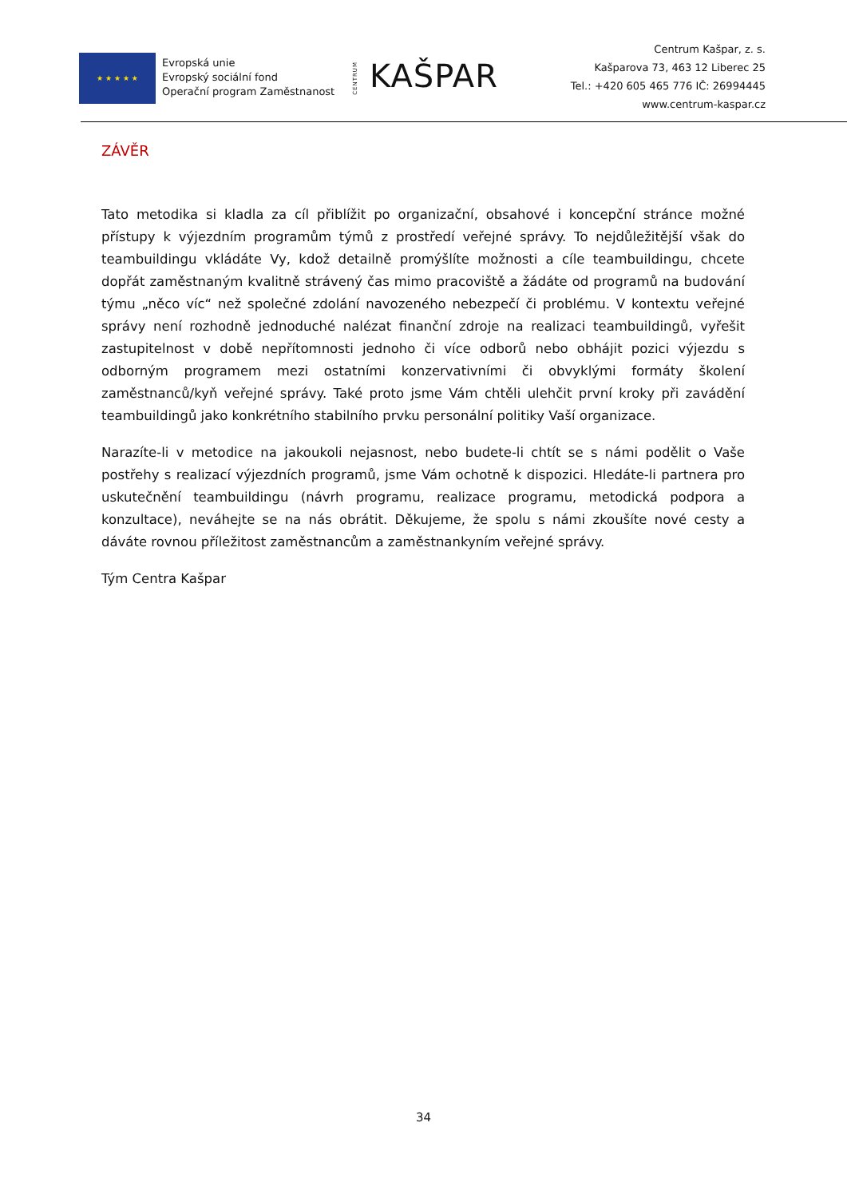★ ★ ★ ★ ★
Evropská unie
Evropský sociální fond
Operační program Zaměstnanost
CENTRUM KAŠPAR
Centrum Kašpar, z. s.
Kašparova 73, 463 12 Liberec 25
Tel.: +420 605 465 776 IČ: 26994445
www.centrum-kaspar.cz
ZÁVĚR
Tato metodika si kladla za cíl přiblížit po organizační, obsahové i koncepční stránce možné přístupy k výjezdním programům týmů z prostředí veřejné správy. To nejdůležitější však do teambuildingu vkládáte Vy, kdož detailně promýšlíte možnosti a cíle teambuildingu, chcete dopřát zaměstnaným kvalitně strávený čas mimo pracoviště a žádáte od programů na budování týmu „něco víc“ než společné zdolání navozeného nebezpečí či problému. V kontextu veřejné správy není rozhodně jednoduché nalézat finanční zdroje na realizaci teambuildingů, vyřešit zastupitelnost v době nepřítomnosti jednoho či více odborů nebo obhájit pozici výjezdu s odborným programem mezi ostatními konzervativními či obvyklými formáty školení zaměstnanců/kyň veřejné správy. Také proto jsme Vám chtěli ulehčit první kroky při zavádění teambuildingů jako konkrétního stabilního prvku personální politiky Vaší organizace.
Narazíte-li v metodice na jakoukoli nejasnost, nebo budete-li chtít se s námi podělit o Vaše postřehy s realizací výjezdních programů, jsme Vám ochotně k dispozici. Hledáte-li partnera pro uskutečnění teambuildingu (návrh programu, realizace programu, metodická podpora a konzultace), neváhejte se na nás obrátit. Děkujeme, že spolu s námi zkoušíte nové cesty a dáváte rovnou příležitost zaměstnancům a zaměstnankyním veřejné správy.
Tým Centra Kašpar
34